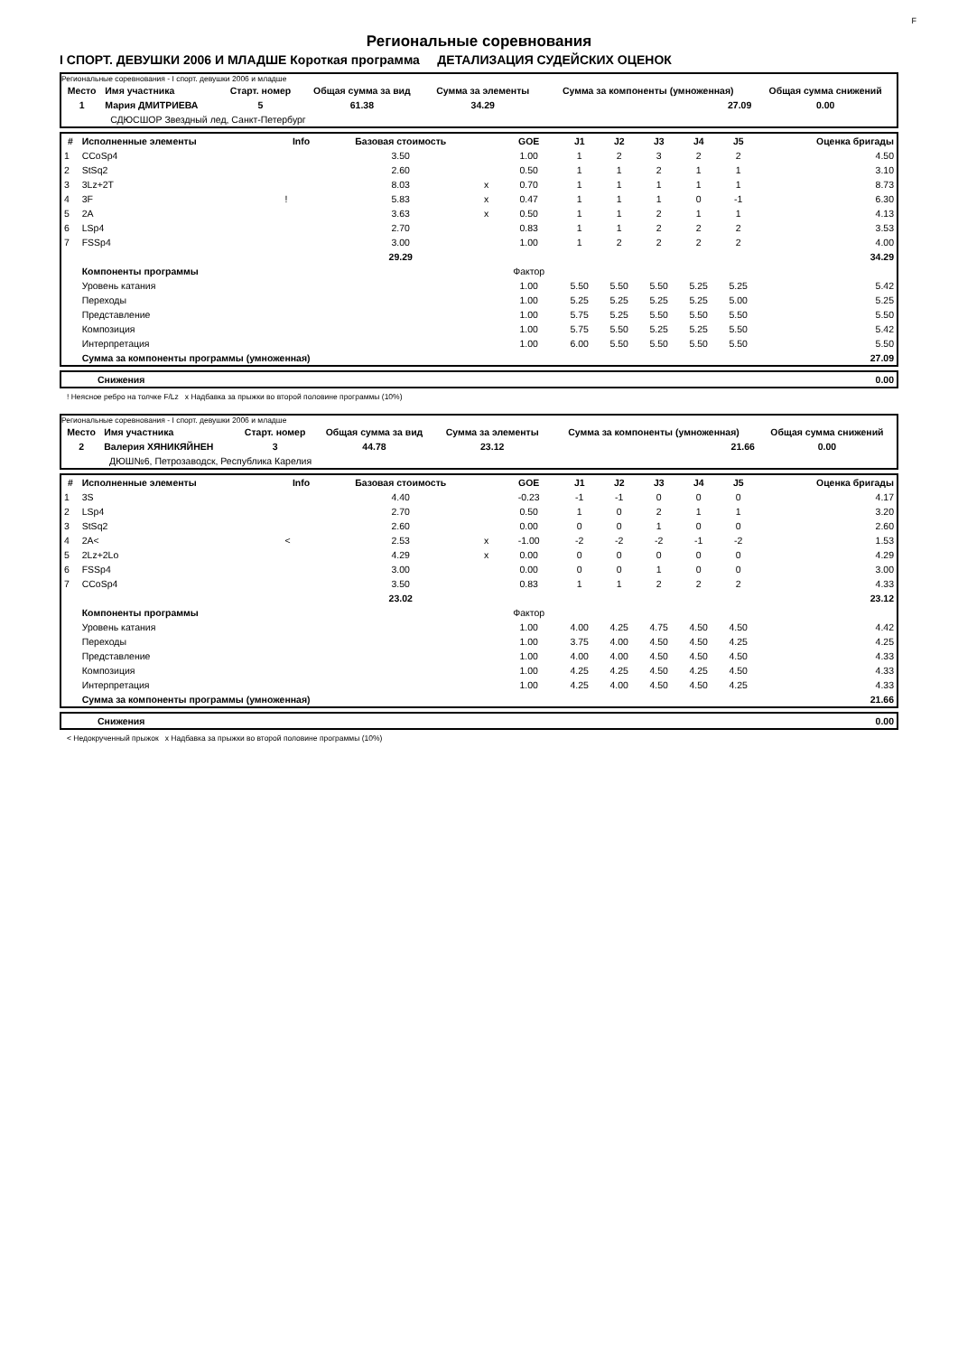F
Региональные соревнования
I СПОРТ. ДЕВУШКИ 2006 И МЛАДШЕ Короткая программа ДЕТАЛИЗАЦИЯ СУДЕЙСКИХ ОЦЕНОК
Региональные соревнования - I спорт. девушки 2006 и младше
| Место | Имя участника | Старт. номер | Общая сумма за вид | Сумма за элементы | Сумма за компоненты (умноженная) | Общая сумма снижений |
| --- | --- | --- | --- | --- | --- | --- |
| 1 | Мария ДМИТРИЕВА | 5 | 61.38 | 34.29 | 27.09 | 0.00 |
| | СДЮСШОР Звездный лед, Санкт-Петербург | | | | | |
| # | Исполненные элементы | Info | Базовая стоимость | | GOE | J1 | J2 | J3 | J4 | J5 | Оценка бригады |
| --- | --- | --- | --- | --- | --- | --- | --- | --- | --- | --- | --- |
| 1 | CCoSp4 | | 3.50 | | 1.00 | 1 | 2 | 3 | 2 | 2 | 4.50 |
| 2 | StSq2 | | 2.60 | | 0.50 | 1 | 1 | 2 | 1 | 1 | 3.10 |
| 3 | 3Lz+2T | | 8.03 | x | 0.70 | 1 | 1 | 1 | 1 | 1 | 8.73 |
| 4 | 3F | ! | 5.83 | x | 0.47 | 1 | 1 | 1 | 0 | -1 | 6.30 |
| 5 | 2A | | 3.63 | x | 0.50 | 1 | 1 | 2 | 1 | 1 | 4.13 |
| 6 | LSp4 | | 2.70 | | 0.83 | 1 | 1 | 2 | 2 | 2 | 3.53 |
| 7 | FSSp4 | | 3.00 | | 1.00 | 1 | 2 | 2 | 2 | 2 | 4.00 |
| | | | 29.29 | | | | | | | | 34.29 |
| | Компоненты программы | | | | Фактор | | | | | | |
| | Уровень катания | | | | 1.00 | 5.50 | 5.50 | 5.50 | 5.25 | 5.25 | 5.42 |
| | Переходы | | | | 1.00 | 5.25 | 5.25 | 5.25 | 5.25 | 5.00 | 5.25 |
| | Представление | | | | 1.00 | 5.75 | 5.25 | 5.50 | 5.50 | 5.50 | 5.50 |
| | Композиция | | | | 1.00 | 5.75 | 5.50 | 5.25 | 5.25 | 5.50 | 5.42 |
| | Интерпретация | | | | 1.00 | 6.00 | 5.50 | 5.50 | 5.50 | 5.50 | 5.50 |
| | Сумма за компоненты программы (умноженная) | | | | | | | | | | 27.09 |
| Снижения | 0.00 |
! Неясное ребро на толчке F/Lz x Надбавка за прыжки во второй половине программы (10%)
Региональные соревнования - I спорт. девушки 2006 и младше
| Место | Имя участника | Старт. номер | Общая сумма за вид | Сумма за элементы | Сумма за компоненты (умноженная) | Общая сумма снижений |
| --- | --- | --- | --- | --- | --- | --- |
| 2 | Валерия ХЯНИКЯЙНЕН | 3 | 44.78 | 23.12 | 21.66 | 0.00 |
| | ДЮШ№6, Петрозаводск, Республика Карелия | | | | | |
| # | Исполненные элементы | Info | Базовая стоимость | | GOE | J1 | J2 | J3 | J4 | J5 | Оценка бригады |
| --- | --- | --- | --- | --- | --- | --- | --- | --- | --- | --- | --- |
| 1 | 3S | | 4.40 | | -0.23 | -1 | -1 | 0 | 0 | 0 | 4.17 |
| 2 | LSp4 | | 2.70 | | 0.50 | 1 | 0 | 2 | 1 | 1 | 3.20 |
| 3 | StSq2 | | 2.60 | | 0.00 | 0 | 0 | 1 | 0 | 0 | 2.60 |
| 4 | 2A< | < | 2.53 | x | -1.00 | -2 | -2 | -2 | -1 | -2 | 1.53 |
| 5 | 2Lz+2Lo | | 4.29 | x | 0.00 | 0 | 0 | 0 | 0 | 0 | 4.29 |
| 6 | FSSp4 | | 3.00 | | 0.00 | 0 | 0 | 1 | 0 | 0 | 3.00 |
| 7 | CCoSp4 | | 3.50 | | 0.83 | 1 | 1 | 2 | 2 | 2 | 4.33 |
| | | | 23.02 | | | | | | | | 23.12 |
| | Компоненты программы | | | | Фактор | | | | | | |
| | Уровень катания | | | | 1.00 | 4.00 | 4.25 | 4.75 | 4.50 | 4.50 | 4.42 |
| | Переходы | | | | 1.00 | 3.75 | 4.00 | 4.50 | 4.50 | 4.25 | 4.25 |
| | Представление | | | | 1.00 | 4.00 | 4.00 | 4.50 | 4.50 | 4.50 | 4.33 |
| | Композиция | | | | 1.00 | 4.25 | 4.25 | 4.50 | 4.25 | 4.50 | 4.33 |
| | Интерпретация | | | | 1.00 | 4.25 | 4.00 | 4.50 | 4.50 | 4.25 | 4.33 |
| | Сумма за компоненты программы (умноженная) | | | | | | | | | | 21.66 |
| Снижения | 0.00 |
< Недокрученный прыжок x Надбавка за прыжки во второй половине программы (10%)